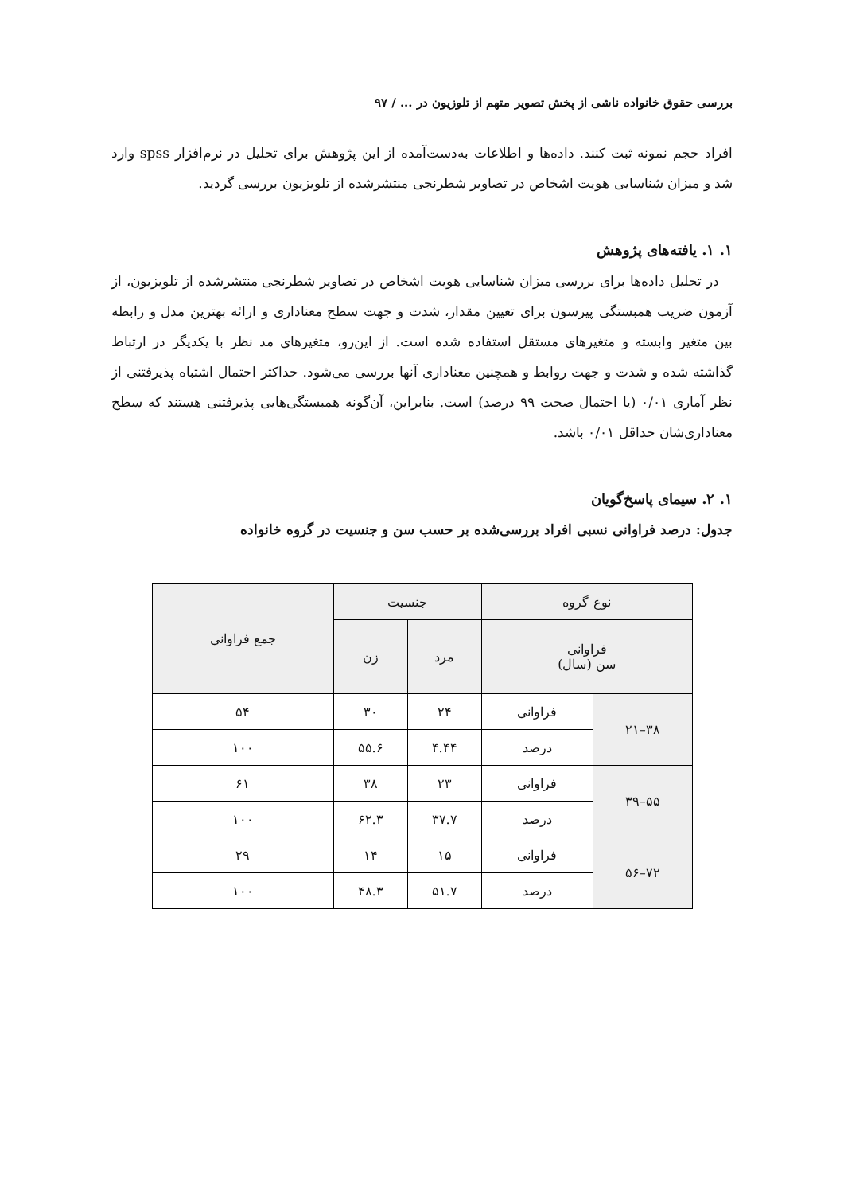بررسی حقوق خانواده ناشی از پخش تصویر متهم از تلوزیون در ... / ۹۷
افراد حجم نمونه ثبت کنند. داده‌ها و اطلاعات به‌دست‌آمده از این پژوهش برای تحلیل در نرم‌افزار spss وارد شد و میزان شناسایی هویت اشخاص در تصاویر شطرنجی منتشرشده از تلویزیون بررسی گردید.
۱. ۱. یافته‌های پژوهش
در تحلیل داده‌ها برای بررسی میزان شناسایی هویت اشخاص در تصاویر شطرنجی منتشرشده از تلویزیون، از آزمون ضریب همبستگی پیرسون برای تعیین مقدار، شدت و جهت سطح معناداری و ارائه بهترین مدل و رابطه بین متغیر وابسته و متغیرهای مستقل استفاده شده است. از این‌رو، متغیرهای مد نظر با یکدیگر در ارتباط گذاشته شده و شدت و جهت روابط و همچنین معناداری آنها بررسی می‌شود. حداکثر احتمال اشتباه پذیرفتنی از نظر آماری ۰/۰۱ (یا احتمال صحت ۹۹ درصد) است. بنابراین، آن‌گونه همبستگی‌هایی پذیرفتنی هستند که سطح معناداری‌شان حداقل ۰/۰۱ باشد.
۱. ۲. سیمای پاسخ‌گویان
جدول: درصد فراوانی نسبی افراد بررسی‌شده بر حسب سن و جنسیت در گروه خانواده
| نوع گروه | | جنسیت | | جمع فراوانی |
| --- | --- | --- | --- | --- |
| فراوانی سن (سال) | | مرد | زن | |
| ۳۸–۲۱ | فراوانی | ۲۴ | ۳۰ | ۵۴ |
| | درصد | ۴.۴۴ | ۵۵.۶ | ۱۰۰ |
| ۵۵–۳۹ | فراوانی | ۲۳ | ۳۸ | ۶۱ |
| | درصد | ۳۷.۷ | ۶۲.۳ | ۱۰۰ |
| ۷۲–۵۶ | فراوانی | ۱۵ | ۱۴ | ۲۹ |
| | درصد | ۵۱.۷ | ۴۸.۳ | ۱۰۰ |